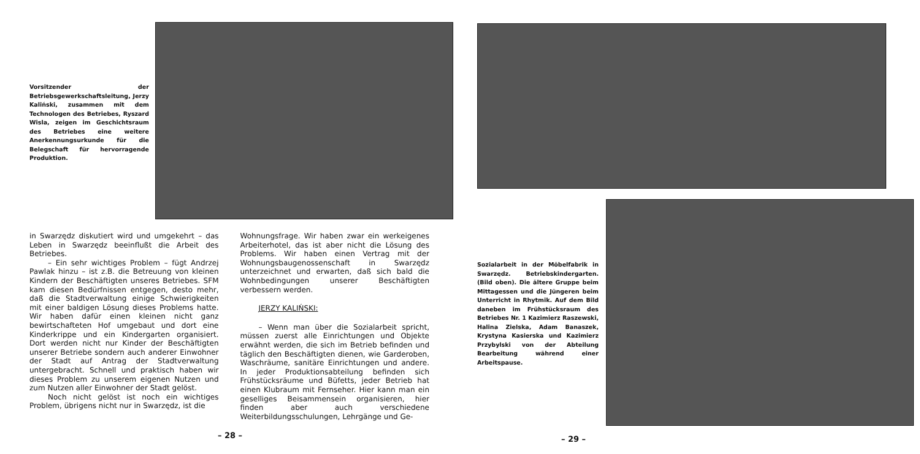Vorsitzender der Betriebsgewerkschaftsleitung, Jerzy Kaliński, zusammen mit dem Technologen des Betriebes, Ryszard Wisla, zeigen im Geschichtsraum des Betriebes eine weitere Anerkennungsurkunde für die Belegschaft für hervorragende Produktion.
in Swarzędz diskutiert wird und umgekehrt – das Leben in Swarzędz beeinflußt die Arbeit des Betriebes.
– Ein sehr wichtiges Problem – fügt Andrzej Pawlak hinzu – ist z.B. die Betreuung von kleinen Kindern der Beschäftigten unseres Betriebes. SFM kam diesen Bedürfnissen entgegen, desto mehr, daß die Stadtverwaltung einige Schwierigkeiten mit einer baldigen Lösung dieses Problems hatte. Wir haben dafür einen kleinen nicht ganz bewirtschafteten Hof umgebaut und dort eine Kinderkrippe und ein Kindergarten organisiert. Dort werden nicht nur Kinder der Beschäftigten unserer Betriebe sondern auch anderer Einwohner der Stadt auf Antrag der Stadtverwaltung untergebracht. Schnell und praktisch haben wir dieses Problem zu unserem eigenen Nutzen und zum Nutzen aller Einwohner der Stadt gelöst.
Noch nicht gelöst ist noch ein wichtiges Problem, übrigens nicht nur in Swarzędz, ist die
Wohnungsfrage. Wir haben zwar ein werkeigenes Arbeiterhotel, das ist aber nicht die Lösung des Problems. Wir haben einen Vertrag mit der Wohnungsbaugenossenschaft in Swarzędz unterzeichnet und erwarten, daß sich bald die Wohnbedingungen unserer Beschäftigten verbessern werden.
JERZY KALIŃSKI:
– Wenn man über die Sozialarbeit spricht, müssen zuerst alle Einrichtungen und Objekte erwähnt werden, die sich im Betrieb befinden und täglich den Beschäftigten dienen, wie Garderoben, Waschräume, sanitäre Einrichtungen und andere. In jeder Produktionsabteilung befinden sich Frühstücksräume und Büfetts, jeder Betrieb hat einen Klubraum mit Fernseher. Hier kann man ein geselliges Beisammensein organisieren, hier finden aber auch verschiedene Weiterbildungsschulungen, Lehrgänge und Ge-
– 28 –
Sozialarbeit in der Möbelfabrik in Swarzędz. Betriebskindergarten. (Bild oben). Die ältere Gruppe beim Mittagessen und die Jüngeren beim Unterricht in Rhytmik. Auf dem Bild daneben im Frühstücksraum des Betriebes Nr. 1 Kazimierz Raszewski, Halina Zielska, Adam Banaszek, Krystyna Kasierska und Kazimierz Przybylski von der Abteilung Bearbeitung während einer Arbeitspause.
– 29 –